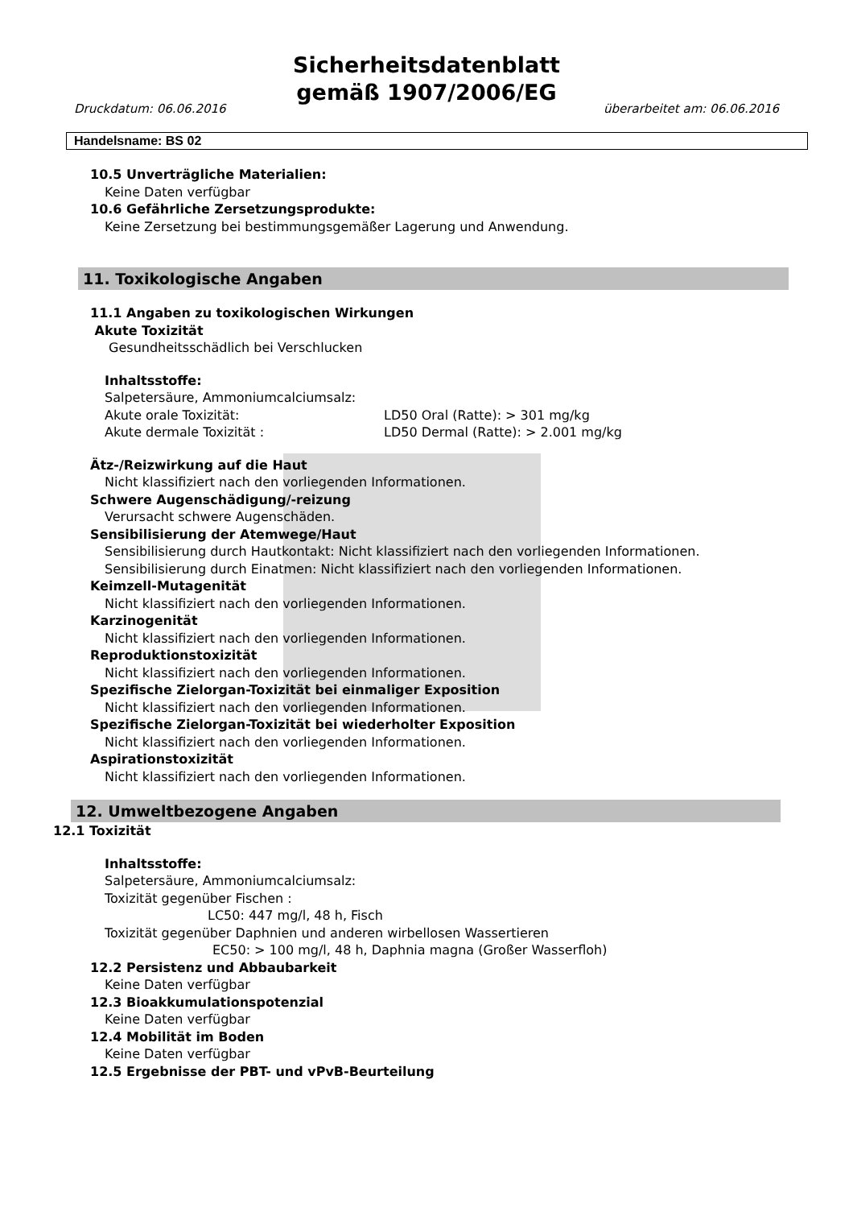Sicherheitsdatenblatt
gemäß 1907/2006/EG
Druckdatum: 06.06.2016 überarbeitet am: 06.06.2016
Handelsname: BS 02
10.5 Unverträgliche Materialien:
Keine Daten verfügbar
10.6 Gefährliche Zersetzungsprodukte:
Keine Zersetzung bei bestimmungsgemäßer Lagerung und Anwendung.
11. Toxikologische Angaben
11.1 Angaben zu toxikologischen Wirkungen
Akute Toxizität
Gesundheitsschädlich bei Verschlucken
Inhaltsstoffe:
Salpetersäure, Ammoniumcalciumsalz:
Akute orale Toxizität: LD50 Oral (Ratte): > 301 mg/kg
Akute dermale Toxizität : LD50 Dermal (Ratte): > 2.001 mg/kg
Ätz-/Reizwirkung auf die Haut
Nicht klassifiziert nach den vorliegenden Informationen.
Schwere Augenschädigung/-reizung
Verursacht schwere Augenschäden.
Sensibilisierung der Atemwege/Haut
Sensibilisierung durch Hautkontakt: Nicht klassifiziert nach den vorliegenden Informationen.
Sensibilisierung durch Einatmen: Nicht klassifiziert nach den vorliegenden Informationen.
Keimzell-Mutagenität
Nicht klassifiziert nach den vorliegenden Informationen.
Karzinogenität
Nicht klassifiziert nach den vorliegenden Informationen.
Reproduktionstoxizität
Nicht klassifiziert nach den vorliegenden Informationen.
Spezifische Zielorgan-Toxizität bei einmaliger Exposition
Nicht klassifiziert nach den vorliegenden Informationen.
Spezifische Zielorgan-Toxizität bei wiederholter Exposition
Nicht klassifiziert nach den vorliegenden Informationen.
Aspirationstoxizität
Nicht klassifiziert nach den vorliegenden Informationen.
12. Umweltbezogene Angaben
12.1 Toxizität
Inhaltsstoffe:
Salpetersäure, Ammoniumcalciumsalz:
Toxizität gegenüber Fischen :
LC50: 447 mg/l, 48 h, Fisch
Toxizität gegenüber Daphnien und anderen wirbellosen Wassertieren
EC50: > 100 mg/l, 48 h, Daphnia magna (Großer Wasserfloh)
12.2 Persistenz und Abbaubarkeit
Keine Daten verfügbar
12.3 Bioakkumulationspotenzial
Keine Daten verfügbar
12.4 Mobilität im Boden
Keine Daten verfügbar
12.5 Ergebnisse der PBT- und vPvB-Beurteilung